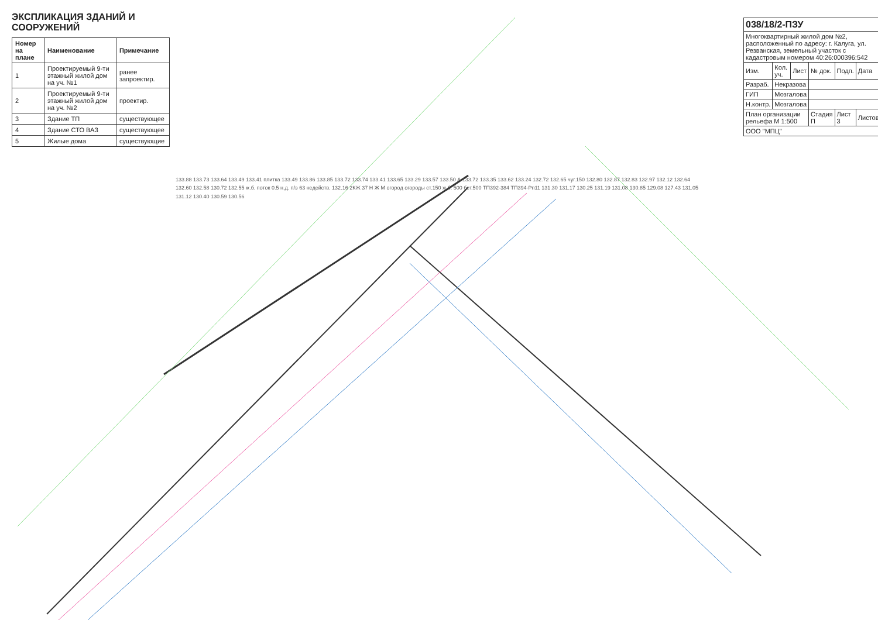ЭКСПЛИКАЦИЯ ЗДАНИЙ И СООРУЖЕНИЙ
| Номер на плане | Наименование | Примечание |
| --- | --- | --- |
| 1 | Проектируемый 9-ти этажный жилой дом на уч. №1 | ранее запроектир. |
| 2 | Проектируемый 9-ти этажный жилой дом на уч. №2 | проектир. |
| 3 | Здание ТП | существующее |
| 4 | Здание СТО ВАЗ | существующее |
| 5 | Жилые дома | существующие |
133.88 133.73 133.64 133.49 133.41 плитка 133.49 133.86 133.85 133.72 133.74 133.41 133.65 133.29 133.57 133.50 А 133.72 133.35 133.62 133.24 132.72 132.65 чуг.150 132.80 132.87 132.83 132.97 132.12 132.64 132.60 132.58 130.72 132.55 ж.б. поток 0.5 н.д. п/э 63 недейств. 132.16 2КЖ 37 Н Ж М огород огороды ст.150 ж.б. 500 бет.500 ТП392-384 ТП394-Рп11 131.30 131.17 130.25 131.19 131.08 130.85 129.08 127.43 131.05 131.12 130.40 130.59 130.56
| 038/18/2-ПЗУ | | | | | |
| Многоквартирный жилой дом №2, расположенный по адресу: г. Калуга, ул. Резванская, земельный участок с кадастровым номером 40:26:000396:542 | | | | | |
| Изм. | Кол. уч. | Лист | № док. | Подп. | Дата |
| Разраб. | Некразова | | | | |
| ГИП | Мозгалова | | | | |
| Н.контр. | Мозгалова | | | | |
| План организации рельефа М 1:500 | | | Стадия П | Лист 3 | Листов |
| ООО "МПЦ" | | | | | |